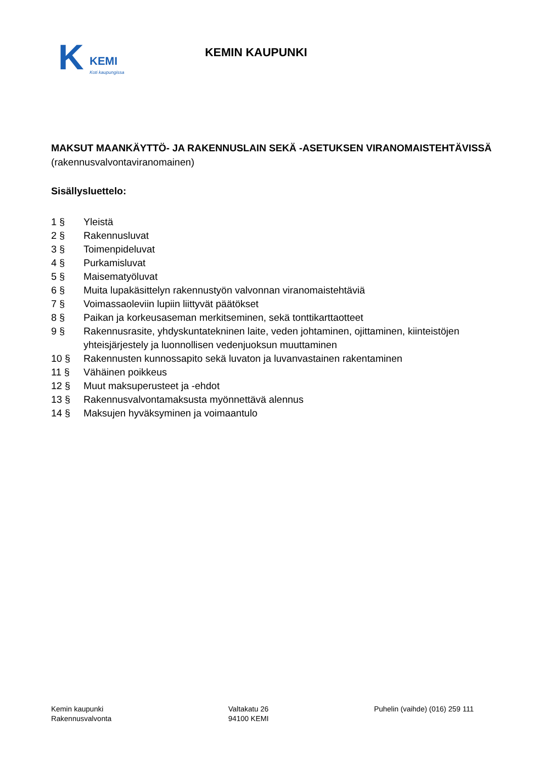K KEMI
Koti kaupungissa
KEMIN KAUPUNKI
MAKSUT MAANKÄYTTÖ- JA RAKENNUSLAIN SEKÄ -ASETUKSEN VIRANOMAISTEHTÄVISSÄ (rakennusvalvontaviranomainen)
Sisällysluettelo:
| 1 § | Yleistä |
| 2 § | Rakennusluvat |
| 3 § | Toimenpideluvat |
| 4 § | Purkamisluvat |
| 5 § | Maisematyöluvat |
| 6 § | Muita lupakäsittelyn rakennustyön valvonnan viranomaistehtäviä |
| 7 § | Voimassaoleviin lupiin liittyvät päätökset |
| 8 § | Paikan ja korkeusaseman merkitseminen, sekä tonttikarttaotteet |
| 9 § | Rakennusrasite, yhdyskuntatekninen laite, veden johtaminen, ojittaminen, kiinteistöjen yhteisjärjestely ja luonnollisen vedenjuoksun muuttaminen |
| 10 § | Rakennusten kunnossapito sekä luvaton ja luvanvastainen rakentaminen |
| 11 § | Vähäinen poikkeus |
| 12 § | Muut maksuperusteet ja -ehdot |
| 13 § | Rakennusvalvontamaksusta myönnettävä alennus |
| 14 § | Maksujen hyväksyminen ja voimaantulo |
Kemin kaupunki
Rakennusvalvonta
Valtakatu 26
94100 KEMI
Puhelin (vaihde) (016) 259 111